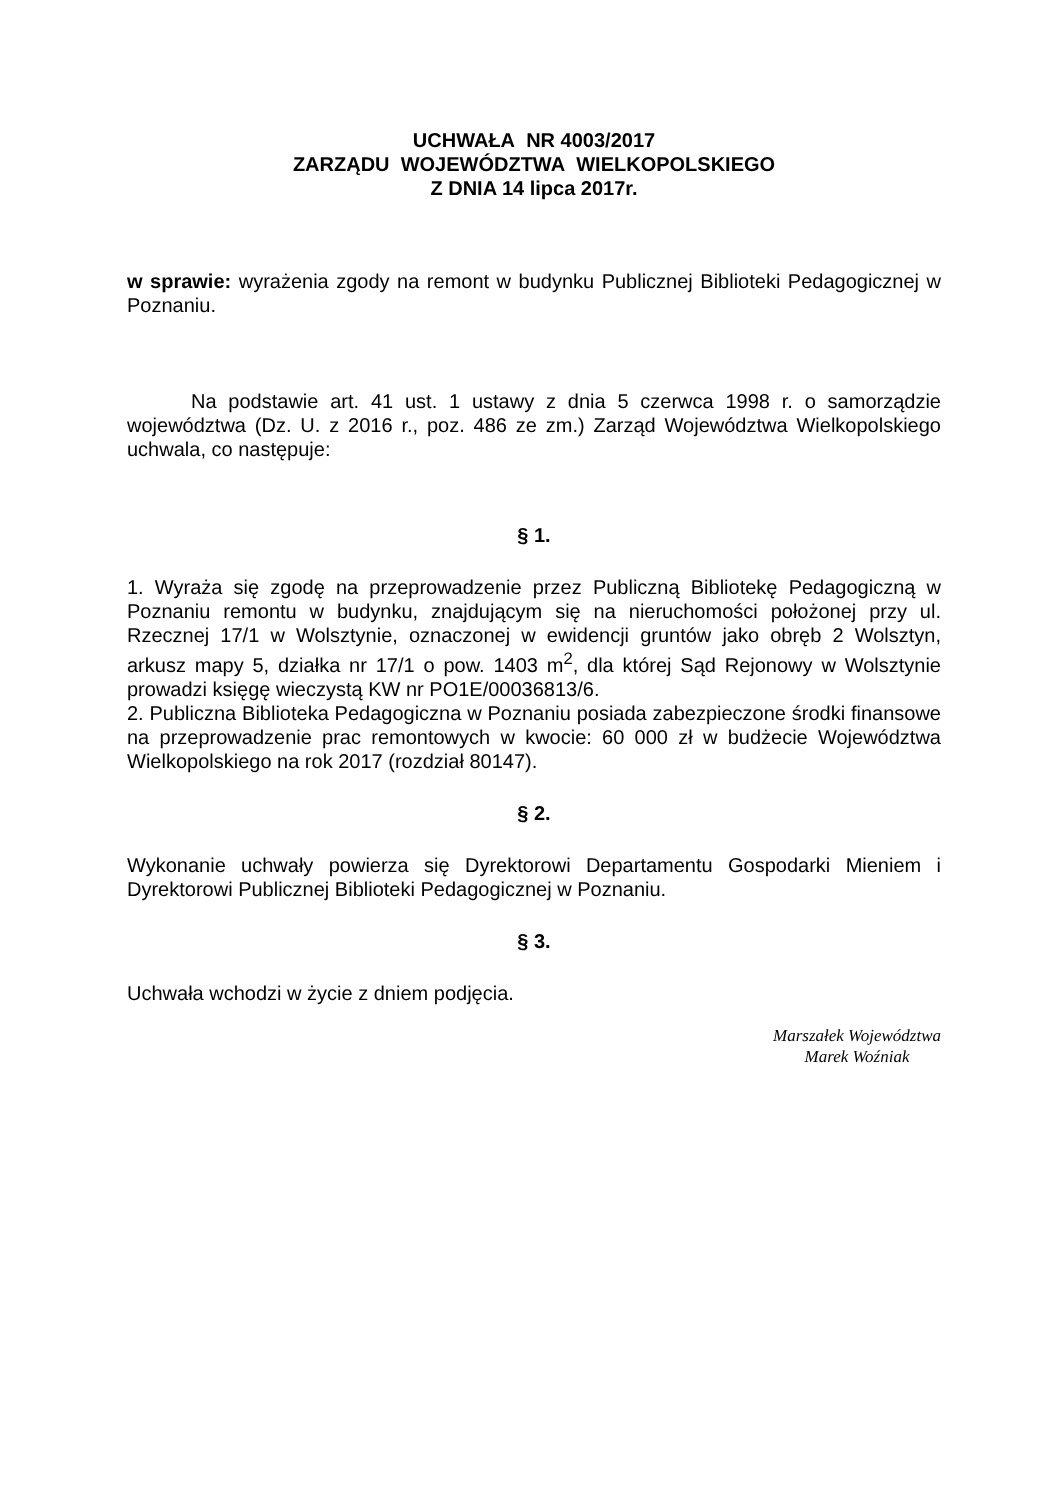UCHWAŁA NR 4003/2017
ZARZĄDU WOJEWÓDZTWA WIELKOPOLSKIEGO
Z DNIA 14 lipca 2017r.
w sprawie: wyrażenia zgody na remont w budynku Publicznej Biblioteki Pedagogicznej w Poznaniu.
Na podstawie art. 41 ust. 1 ustawy z dnia 5 czerwca 1998 r. o samorządzie województwa (Dz. U. z 2016 r., poz. 486 ze zm.) Zarząd Województwa Wielkopolskiego uchwala, co następuje:
§ 1.
1. Wyraża się zgodę na przeprowadzenie przez Publiczną Bibliotekę Pedagogiczną w Poznaniu remontu w budynku, znajdującym się na nieruchomości położonej przy ul. Rzecznej 17/1 w Wolsztynie, oznaczonej w ewidencji gruntów jako obręb 2 Wolsztyn, arkusz mapy 5, działka nr 17/1 o pow. 1403 m<sup>2</sup>, dla której Sąd Rejonowy w Wolsztynie prowadzi księgę wieczystą KW nr PO1E/00036813/6.
2. Publiczna Biblioteka Pedagogiczna w Poznaniu posiada zabezpieczone środki finansowe na przeprowadzenie prac remontowych w kwocie: 60 000 zł w budżecie Województwa Wielkopolskiego na rok 2017 (rozdział 80147).
§ 2.
Wykonanie uchwały powierza się Dyrektorowi Departamentu Gospodarki Mieniem i Dyrektorowi Publicznej Biblioteki Pedagogicznej w Poznaniu.
§ 3.
Uchwała wchodzi w życie z dniem podjęcia.
Marszałek Województwa
Marek Woźniak